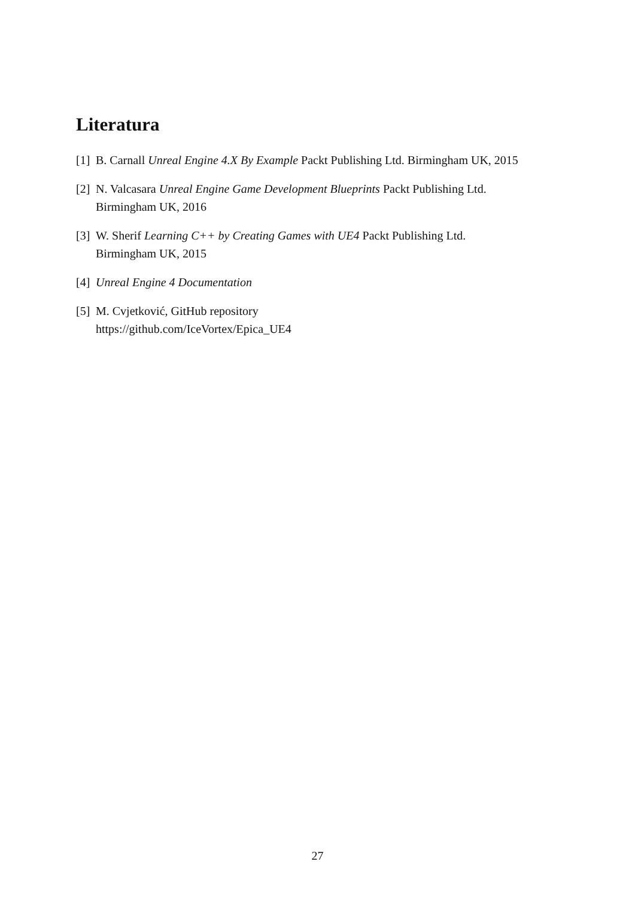Literatura
[1] B. Carnall Unreal Engine 4.X By Example Packt Publishing Ltd. Birmingham UK, 2015
[2] N. Valcasara Unreal Engine Game Development Blueprints Packt Publishing Ltd.
Birmingham UK, 2016
[3] W. Sherif Learning C++ by Creating Games with UE4 Packt Publishing Ltd.
Birmingham UK, 2015
[4] Unreal Engine 4 Documentation
[5] M. Cvjetković, GitHub repository
https://github.com/IceVortex/Epica_UE4
27